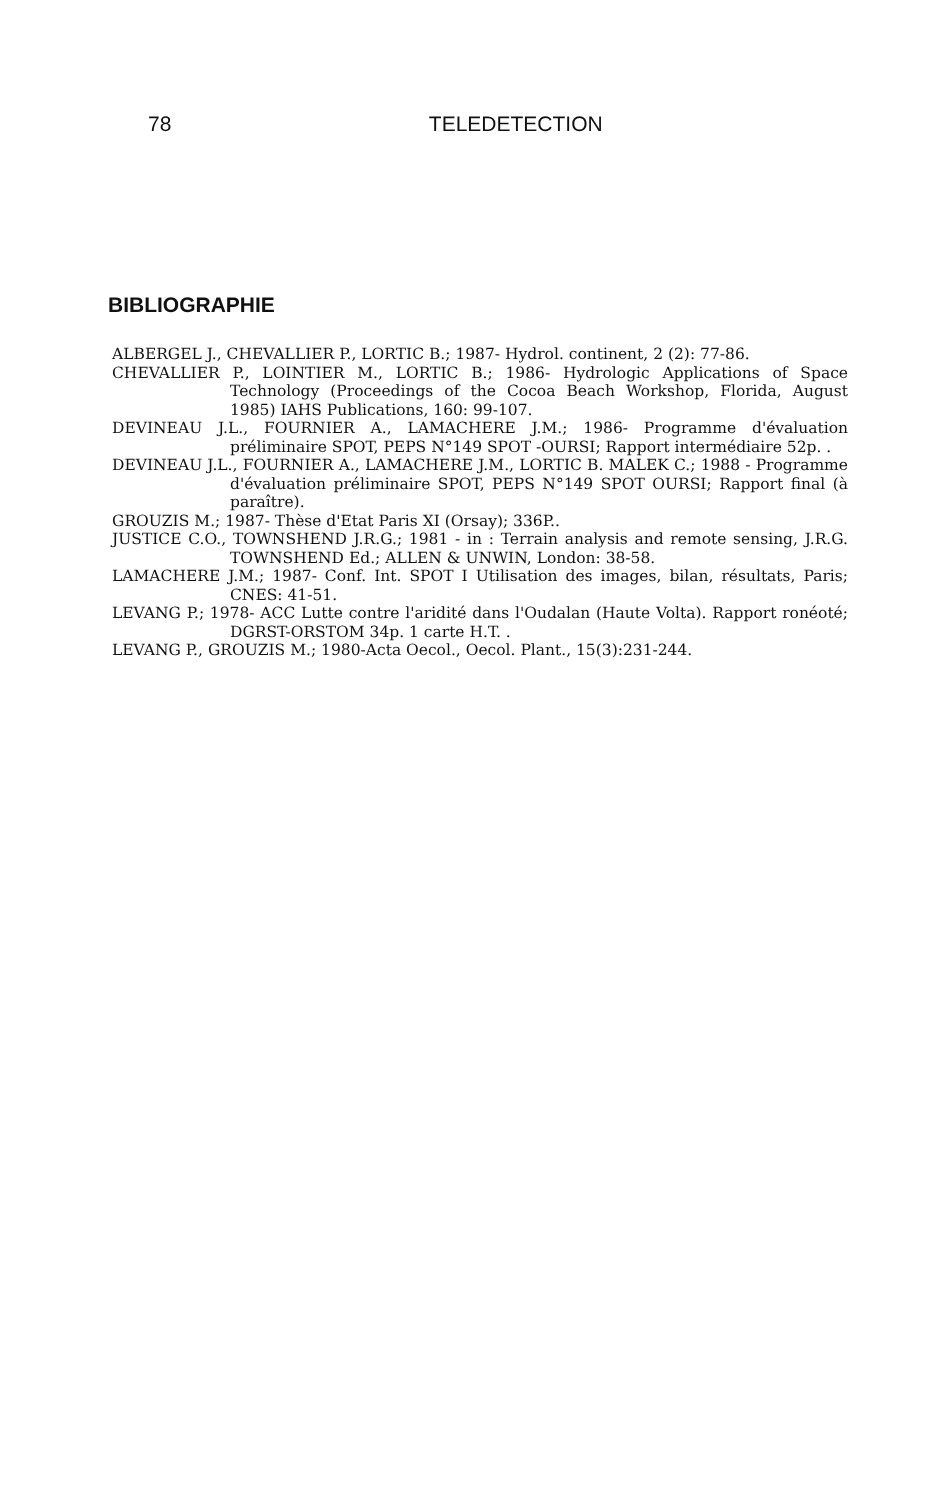78 TELEDETECTION
BIBLIOGRAPHIE
ALBERGEL J., CHEVALLIER P., LORTIC B.; 1987- Hydrol. continent, 2 (2): 77-86.
CHEVALLIER P., LOINTIER M., LORTIC B.; 1986- Hydrologic Applications of Space Technology (Proceedings of the Cocoa Beach Workshop, Florida, August 1985) IAHS Publications, 160: 99-107.
DEVINEAU J.L., FOURNIER A., LAMACHERE J.M.; 1986- Programme d'évaluation préliminaire SPOT, PEPS N°149 SPOT -OURSI; Rapport intermédiaire 52p. .
DEVINEAU J.L., FOURNIER A., LAMACHERE J.M., LORTIC B. MALEK C.; 1988 - Programme d'évaluation préliminaire SPOT, PEPS N°149 SPOT OURSI; Rapport final (à paraître).
GROUZIS M.; 1987- Thèse d'Etat Paris XI (Orsay); 336P..
JUSTICE C.O., TOWNSHEND J.R.G.; 1981 - in : Terrain analysis and remote sensing, J.R.G. TOWNSHEND Ed.; ALLEN & UNWIN, London: 38-58.
LAMACHERE J.M.; 1987- Conf. Int. SPOT I Utilisation des images, bilan, résultats, Paris; CNES: 41-51.
LEVANG P.; 1978- ACC Lutte contre l'aridité dans l'Oudalan (Haute Volta). Rapport ronéoté; DGRST-ORSTOM 34p. 1 carte H.T. .
LEVANG P., GROUZIS M.; 1980-Acta Oecol., Oecol. Plant., 15(3):231-244.